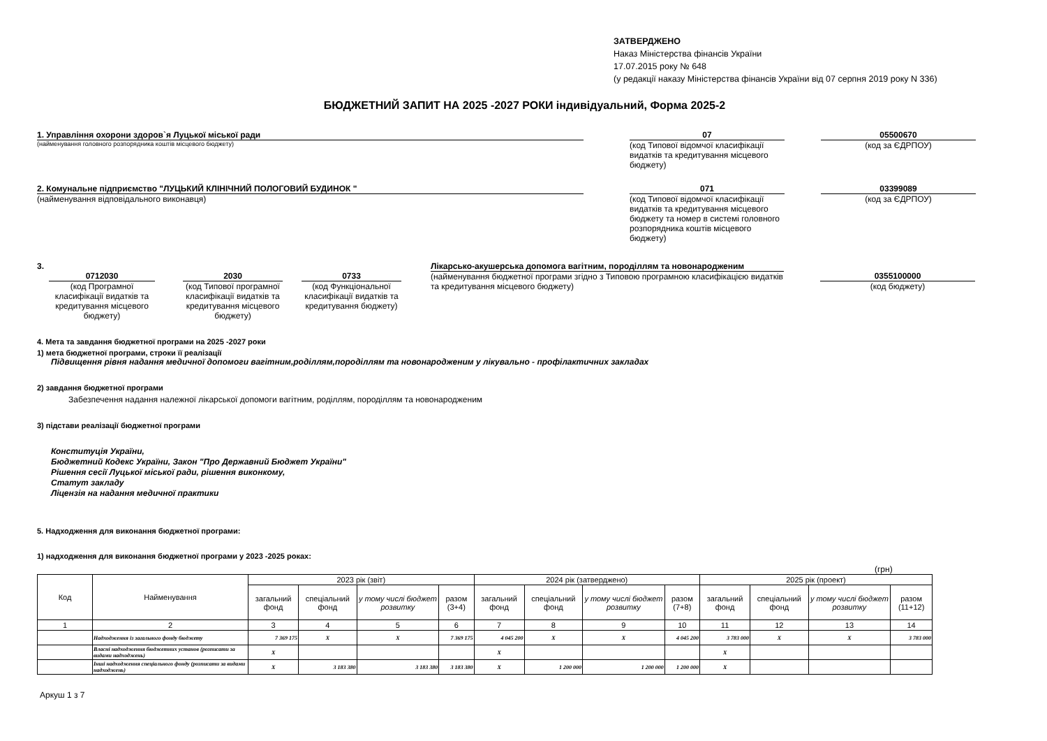ЗАТВЕРДЖЕНО
Наказ Міністерства фінансів України
17.07.2015 року № 648
(у редакції наказу Міністерства фінансів України від 07 серпня 2019 року N 336)
БЮДЖЕТНИЙ ЗАПИТ НА 2025 -2027 РОКИ індивідуальний, Форма 2025-2
1. Управління охорони здоров`я Луцької міської ради
(найменування головного розпорядника коштів місцевого бюджету)
07
(код Типової відомчої класифікації видатків та кредитування місцевого бюджету)
05500670
(код за ЄДРПОУ)
2. Комунальне підприємство "ЛУЦЬКИЙ КЛІНІЧНИЙ ПОЛОГОВИЙ БУДИНОК "
(найменування відповідального виконавця)
071
(код Типової відомчої класифікації видатків та кредитування місцевого бюджету та номер в системі головного розпорядника коштів місцевого бюджету)
03399089
(код за ЄДРПОУ)
3.
0712030
(код Програмної класифікації видатків та кредитування місцевого бюджету)
2030
(код Типової програмної класифікації видатків та кредитування місцевого бюджету)
0733
(код Функціональної класифікації видатків та кредитування бюджету)
Лікарсько-акушерська допомога вагітним, породіллям та новонародженим
(найменування бюджетної програми згідно з Типовою програмною класифікацією видатків та кредитування місцевого бюджету)
0355100000
(код бюджету)
4. Мета та завдання бюджетної програми на 2025 -2027 роки
1) мета бюджетної програми, строки її реалізації
Підвищення рівня надання медичної допомоги вагітним,роділлям,породіллям та новонародженим у лікувально - профілактичних закладах
2) завдання бюджетної програми
Забезпечення надання належної лікарської допомоги вагітним, роділлям, породіллям та новонародженим
3) підстави реалізації бюджетної програми
Конституція України,
Бюджетний Кодекс України, Закон "Про Державний Бюджет України"
Рішення сесії Луцької міської ради, рішення виконкому,
Статут закладу
Ліцензія на надання медичної практики
5. Надходження для виконання бюджетної програми:
1) надходження для виконання бюджетної програми у 2023 -2025 роках:
(грн)
| Код | Найменування | 2023 рік (звіт) | | | | 2024 рік (затверджено) | | | | 2025 рік (проект) | | | |
| --- | --- | --- | --- | --- | --- | --- | --- | --- | --- | --- | --- | --- | --- |
| | | загальний фонд | спеціальний фонд | у тому числі бюджет розвитку | разом (3+4) | загальний фонд | спеціальний фонд | у тому числі бюджет розвитку | разом (7+8) | загальний фонд | спеціальний фонд | у тому числі бюджет розвитку | разом (11+12) |
| 1 | 2 | 3 | 4 | 5 | 6 | 7 | 8 | 9 | 10 | 11 | 12 | 13 | 14 |
| | Надходження із загального фонду бюджету | 7 369 175 | X | X | 7 369 175 | 4 045 200 | X | X | 4 045 200 | 3 783 000 | X | X | 3 783 000 |
| | Власні надходження бюджетних установ (розписати за видами надходжень) | X | | | | X | | | | X | | | |
| | Інші надходження спеціального фонду (розписати за видами надходжень) | X | 3 183 380 | 3 183 380 | 3 183 380 | X | 1 200 000 | 1 200 000 | 1 200 000 | X | | | |
Аркуш 1 з 7